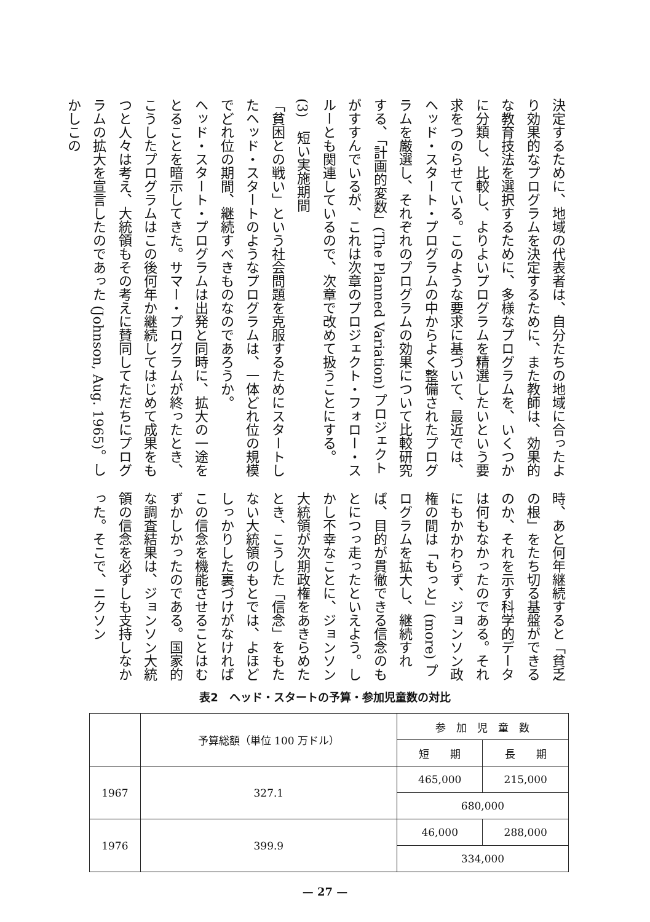決定するために、地域の代表者は、自分たちの地域に合ったより効果的なプログラムを決定するために、また教師は、効果的な教育技法を選択するために、多様なプログラムを、いくつかに分類し、比較し、よりよいプログラムを精選したいという要求をつのらせている。このような要求に基づいて、最近では、ヘッド・スタート・プログラムの中からよく整備されたプログラムを厳選し、それぞれのプログラムの効果について比較研究する、「計画的変数」(The Planned Variation) プロジェクトがすすんでいるが、これは次章のプロジェクト・フォロー・スルーとも関連しているので、次章で改めて扱うことにする。
(3)　短い実施期間
「貧困との戦い」という社会問題を克服するためにスタートしたヘッド・スタートのようなプログラムは、一体どれ位の規模でどれ位の期間、継続すべきものなのであろうか。
ヘッド・スタート・プログラムは出発と同時に、拡大の一途をとることを暗示してきた。サマー・プログラムが終ったとき、こうしたプログラムはこの後何年か継続してはじめて成果をもつと人々は考え、大統領もその考えに賛同してただちにプログラムの拡大を宣言したのであった (Johnson, Aug. 1965)。しかしこの
時、あと何年継続すると「貧乏の根」をたち切る基盤ができるのか、それを示す科学的データは何もなかったのである。それにもかかわらず、ジョンソン政権の間は「もっと」(more) プログラムを拡大し、継続すれば、目的が貫徹できる信念のもとにつっ走ったといえよう。しかし不幸なことに、ジョンソン大統領が次期政権をあきらめたとき、こうした「信念」をもたない大統領のもとでは、よほどしっかりした裏づけがなければこの信念を機能させることはむずかしかったのである。国家的な調査結果は、ジョンソン大統領の信念を必ずしも支持しなかった。そこで、ニクソン
表2　ヘッド・スタートの予算・参加児童数の対比
| | 予算総額（単位 100 万ドル） | 参 加 児 童 数 | |
| --- | --- | --- | --- |
| | | 短 期 | 長 期 |
| 1967 | 327.1 | 465,000 | 215,000 |
| | | 680,000 | |
| 1976 | 399.9 | 46,000 | 288,000 |
| | | 334,000 | |
— 27 —